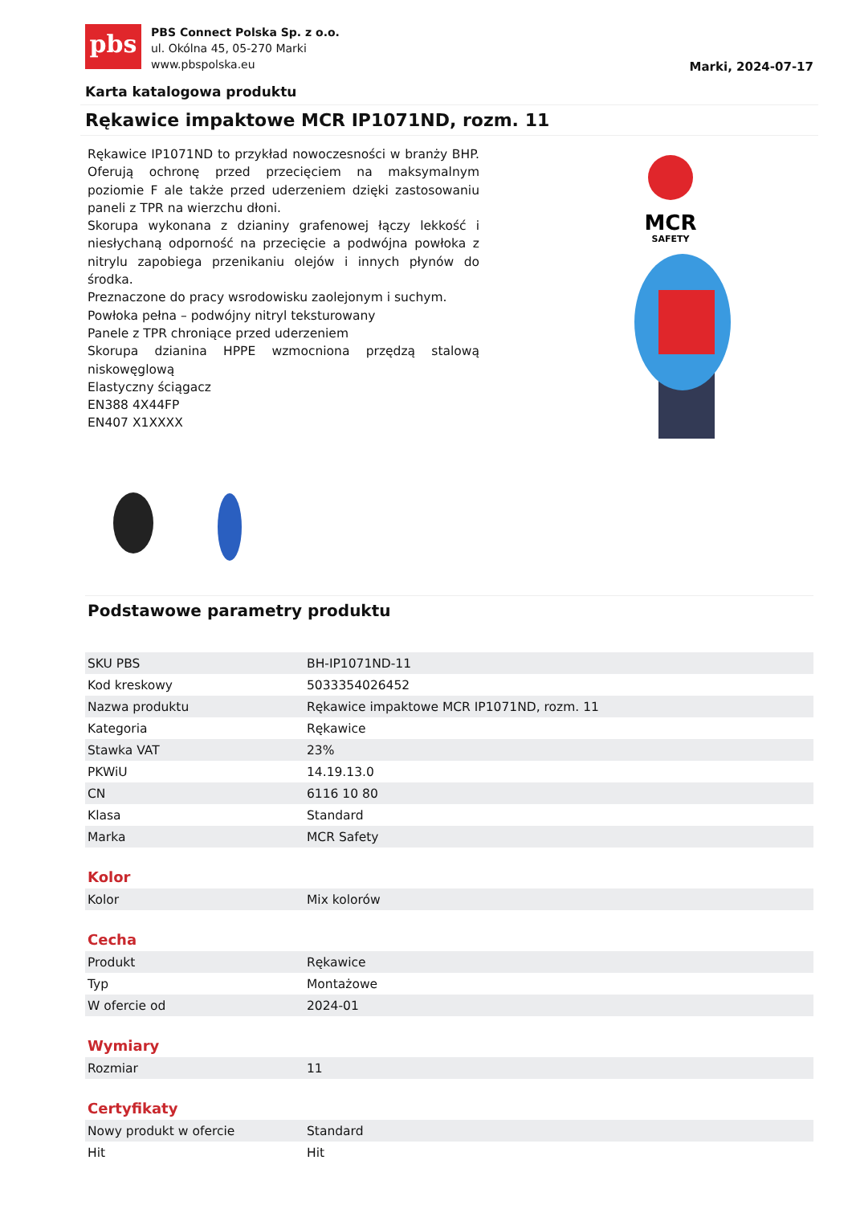pbs
PBS Connect Polska Sp. z o.o.
ul. Okólna 45, 05-270 Marki
www.pbspolska.eu
Marki, 2024-07-17
Karta katalogowa produktu
Rękawice impaktowe MCR IP1071ND, rozm. 11
Rękawice IP1071ND to przykład nowoczesności w branży BHP. Oferują ochronę przed przecięciem na maksymalnym poziomie F ale także przed uderzeniem dzięki zastosowaniu paneli z TPR na wierzchu dłoni.
Skorupa wykonana z dzianiny grafenowej łączy lekkość i niesłychaną odporność na przecięcie a podwójna powłoka z nitrylu zapobiega przenikaniu olejów i innych płynów do środka.
Preznaczone do pracy wsrodowisku zaolejonym i suchym.
Powłoka pełna – podwójny nitryl teksturowany
Panele z TPR chroniące przed uderzeniem
Skorupa dzianina HPPE wzmocniona przędzą stalową niskowęglową
Elastyczny ściągacz
EN388 4X44FP
EN407 X1XXXX
MCR
SAFETY
Podstawowe parametry produktu
| SKU PBS | BH-IP1071ND-11 |
| Kod kreskowy | 5033354026452 |
| Nazwa produktu | Rękawice impaktowe MCR IP1071ND, rozm. 11 |
| Kategoria | Rękawice |
| Stawka VAT | 23% |
| PKWiU | 14.19.13.0 |
| CN | 6116 10 80 |
| Klasa | Standard |
| Marka | MCR Safety |
Kolor
| Kolor | Mix kolorów |
Cecha
| Produkt | Rękawice |
| Typ | Montażowe |
| W ofercie od | 2024-01 |
Wymiary
| Rozmiar | 11 |
Certyfikaty
| Nowy produkt w ofercie | Standard |
| Hit | Hit |